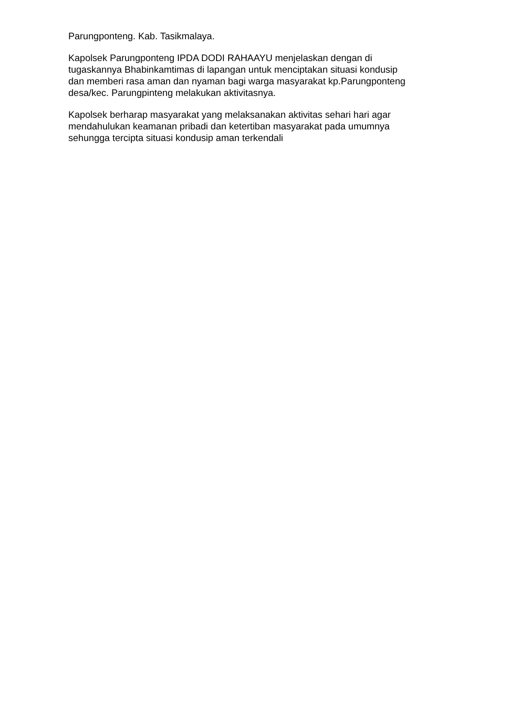Parungponteng. Kab. Tasikmalaya.
Kapolsek Parungponteng IPDA DODI RAHAAYU menjelaskan dengan di
tugaskannya Bhabinkamtimas di lapangan untuk menciptakan situasi kondusip
dan memberi rasa aman dan nyaman bagi warga masyarakat kp.Parungponteng
desa/kec. Parungpinteng melakukan aktivitasnya.
Kapolsek berharap masyarakat yang melaksanakan aktivitas sehari hari agar
mendahulukan keamanan pribadi dan ketertiban masyarakat pada umumnya
sehungga tercipta situasi kondusip aman terkendali